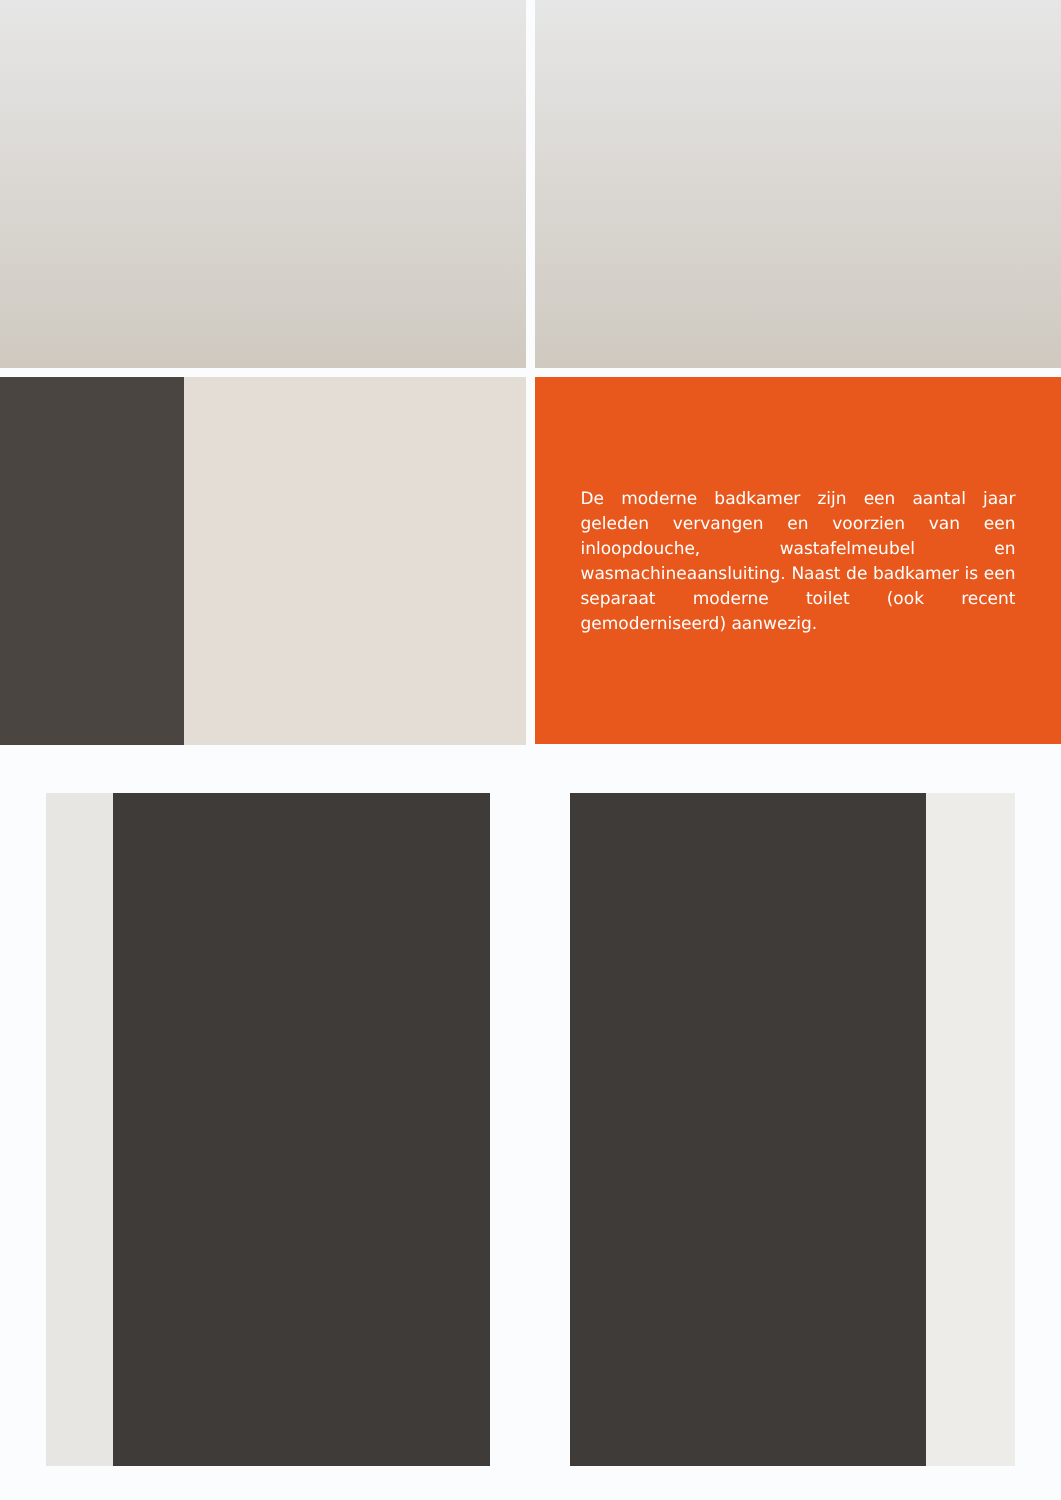De moderne badkamer zijn een aantal jaar geleden vervangen en voorzien van een inloopdouche, wastafelmeubel en wasmachineaansluiting. Naast de badkamer is een separaat moderne toilet (ook recent gemoderniseerd) aanwezig.